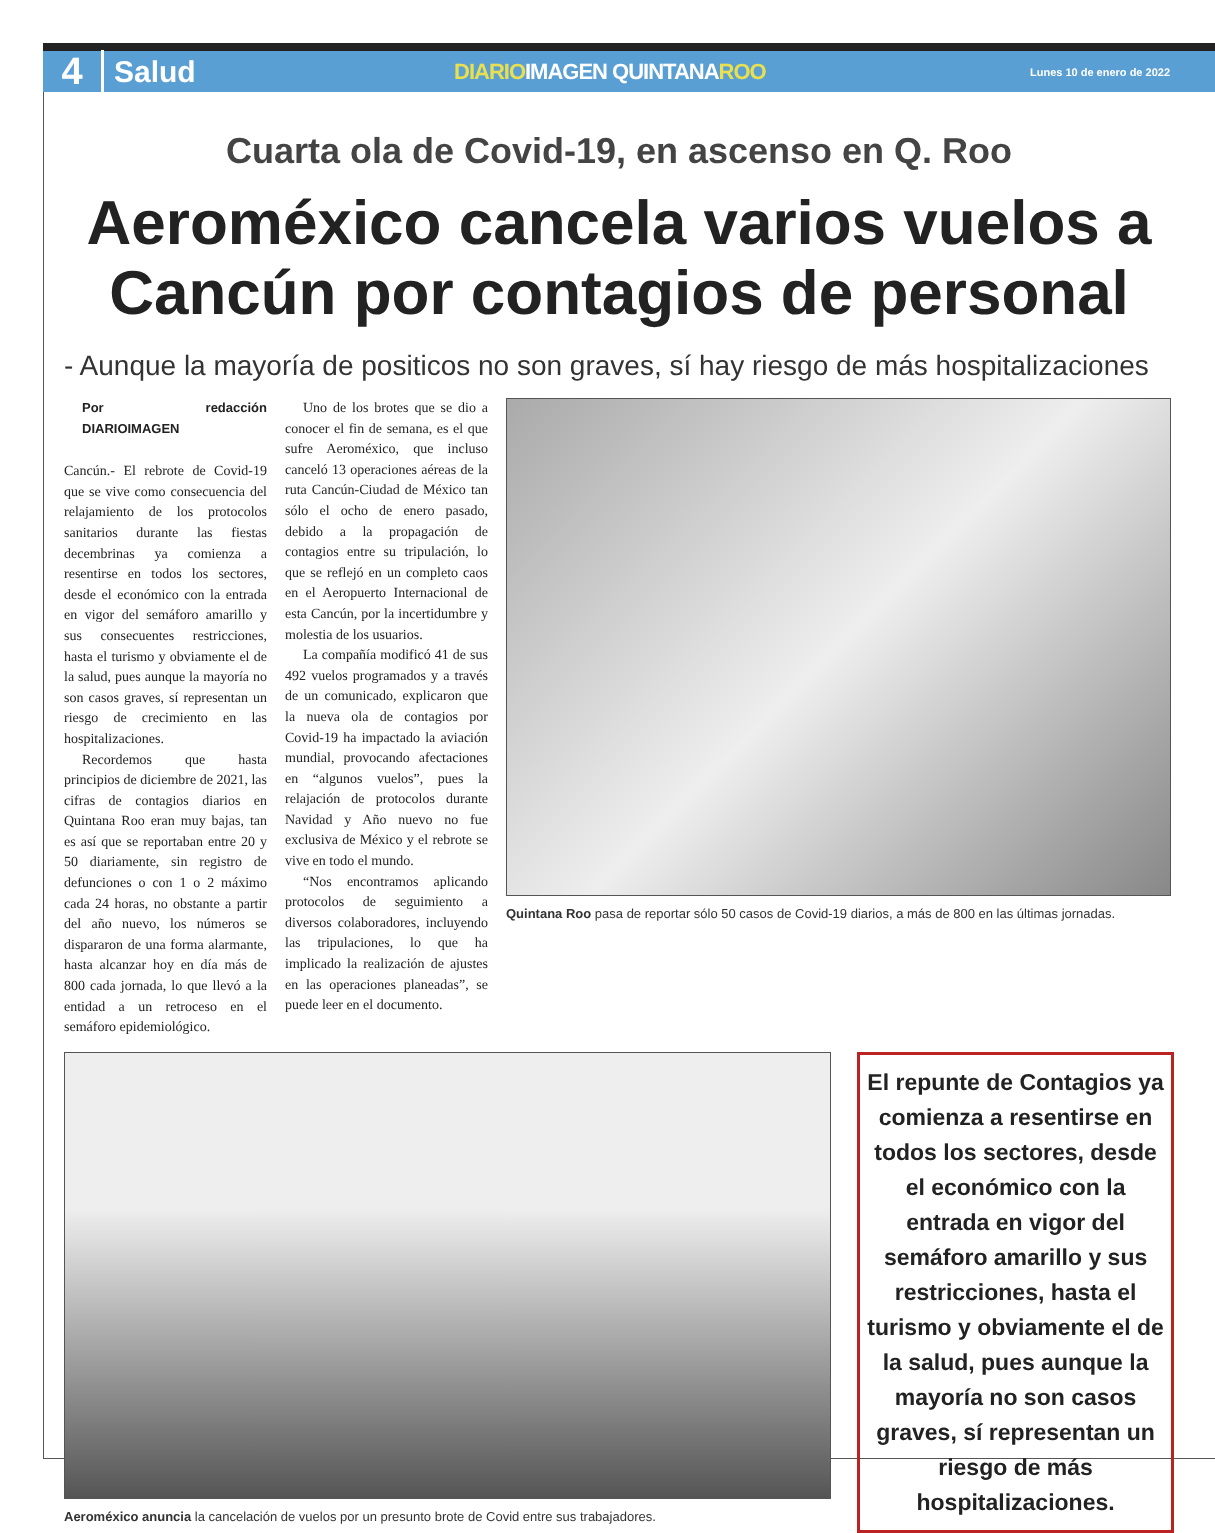4
Salud
DIARIOIMAGEN QUINTANAROO
Lunes 10 de enero de 2022
Cuarta ola de Covid-19, en ascenso en Q. Roo
Aeroméxico cancela varios vuelos a Cancún por contagios de personal
- Aunque la mayoría de positicos no son graves, sí hay riesgo de más hospitalizaciones
Por redacción DIARIOIMAGEN
Cancún.- El rebrote de Covid-19 que se vive como consecuencia del relajamiento de los protocolos sanitarios durante las fiestas decembrinas ya comienza a resentirse en todos los sectores, desde el económico con la entrada en vigor del semáforo amarillo y sus consecuentes restricciones, hasta el turismo y obviamente el de la salud, pues aunque la mayoría no son casos graves, sí representan un riesgo de crecimiento en las hospitalizaciones.
Recordemos que hasta principios de diciembre de 2021, las cifras de contagios diarios en Quintana Roo eran muy bajas, tan es así que se reportaban entre 20 y 50 diariamente, sin registro de defunciones o con 1 o 2 máximo cada 24 horas, no obstante a partir del año nuevo, los números se dispararon de una forma alarmante, hasta alcanzar hoy en día más de 800 cada jornada, lo que llevó a la entidad a un retroceso en el semáforo epidemiológico.
Uno de los brotes que se dio a conocer el fin de semana, es el que sufre Aeroméxico, que incluso canceló 13 operaciones aéreas de la ruta Cancún-Ciudad de México tan sólo el ocho de enero pasado, debido a la propagación de contagios entre su tripulación, lo que se reflejó en un completo caos en el Aeropuerto Internacional de esta Cancún, por la incertidumbre y molestia de los usuarios.
La compañía modificó 41 de sus 492 vuelos programados y a través de un comunicado, explicaron que la nueva ola de contagios por Covid-19 ha impactado la aviación mundial, provocando afectaciones en “algunos vuelos”, pues la relajación de protocolos durante Navidad y Año nuevo no fue exclusiva de México y el rebrote se vive en todo el mundo.
“Nos encontramos aplicando protocolos de seguimiento a diversos colaboradores, incluyendo las tripulaciones, lo que ha implicado la realización de ajustes en las operaciones planeadas”, se puede leer en el documento.
Quintana Roo pasa de reportar sólo 50 casos de Covid-19 diarios, a más de 800 en las últimas jornadas.
Aeroméxico anuncia la cancelación de vuelos por un presunto brote de Covid entre sus trabajadores.
El repunte de Contagios ya comienza a resentirse en todos los sectores, desde el económico con la entrada en vigor del semáforo amarillo y sus restricciones, hasta el turismo y obviamente el de la salud, pues aunque la mayoría no son casos graves, sí representan un riesgo de más hospitalizaciones.